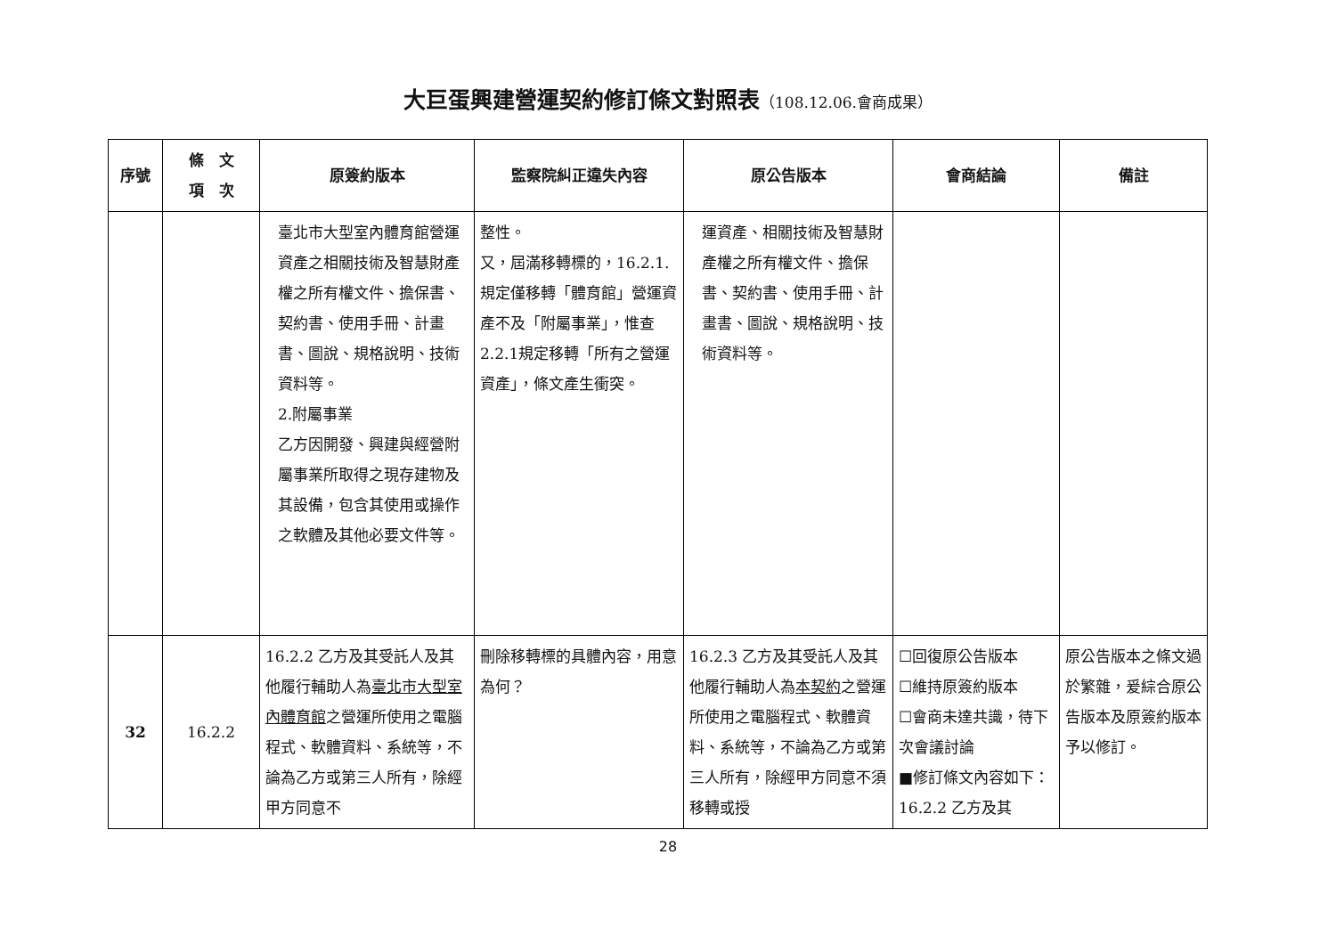大巨蛋興建營運契約修訂條文對照表（108.12.06.會商成果）
| 序號 | 條 文 項 次 | 原簽約版本 | 監察院糾正違失內容 | 原公告版本 | 會商結論 | 備註 |
| --- | --- | --- | --- | --- | --- | --- |
| | | 臺北市大型室內體育館營運資產之相關技術及智慧財產權之所有權文件、擔保書、契約書、使用手冊、計畫書、圖說、規格說明、技術資料等。 2.附屬事業 乙方因開發、興建與經營附屬事業所取得之現存建物及其設備，包含其使用或操作之軟體及其他必要文件等。 | 整性。 又，屆滿移轉標的，16.2.1.規定僅移轉「體育館」營運資產不及「附屬事業」，惟查2.2.1規定移轉「所有之營運資產」，條文產生衝突。 | 運資產、相關技術及智慧財產權之所有權文件、擔保書、契約書、使用手冊、計畫書、圖說、規格說明、技術資料等。 | | |
| 32 | 16.2.2 | 16.2.2 乙方及其受託人及其他履行輔助人為 臺北市大型室內體育館 之營運所使用之電腦程式、軟體資料、系統等，不論為乙方或第三人所有，除經甲方同意不 | 刪除移轉標的具體內容，用意為何？ | 16.2.3 乙方及其受託人及其他履行輔助人為 本契約 之營運所使用之電腦程式、軟體資料、系統等，不論為乙方或第三人所有，除經甲方同意不須移轉或授 | ☐回復原公告版本 ☐維持原簽約版本 ☐會商未達共識，待下次會議討論 ■修訂條文內容如下： 16.2.2 乙方及其 | 原公告版本之條文過於繁雜，爰綜合原公告版本及原簽約版本予以修訂。 |
28